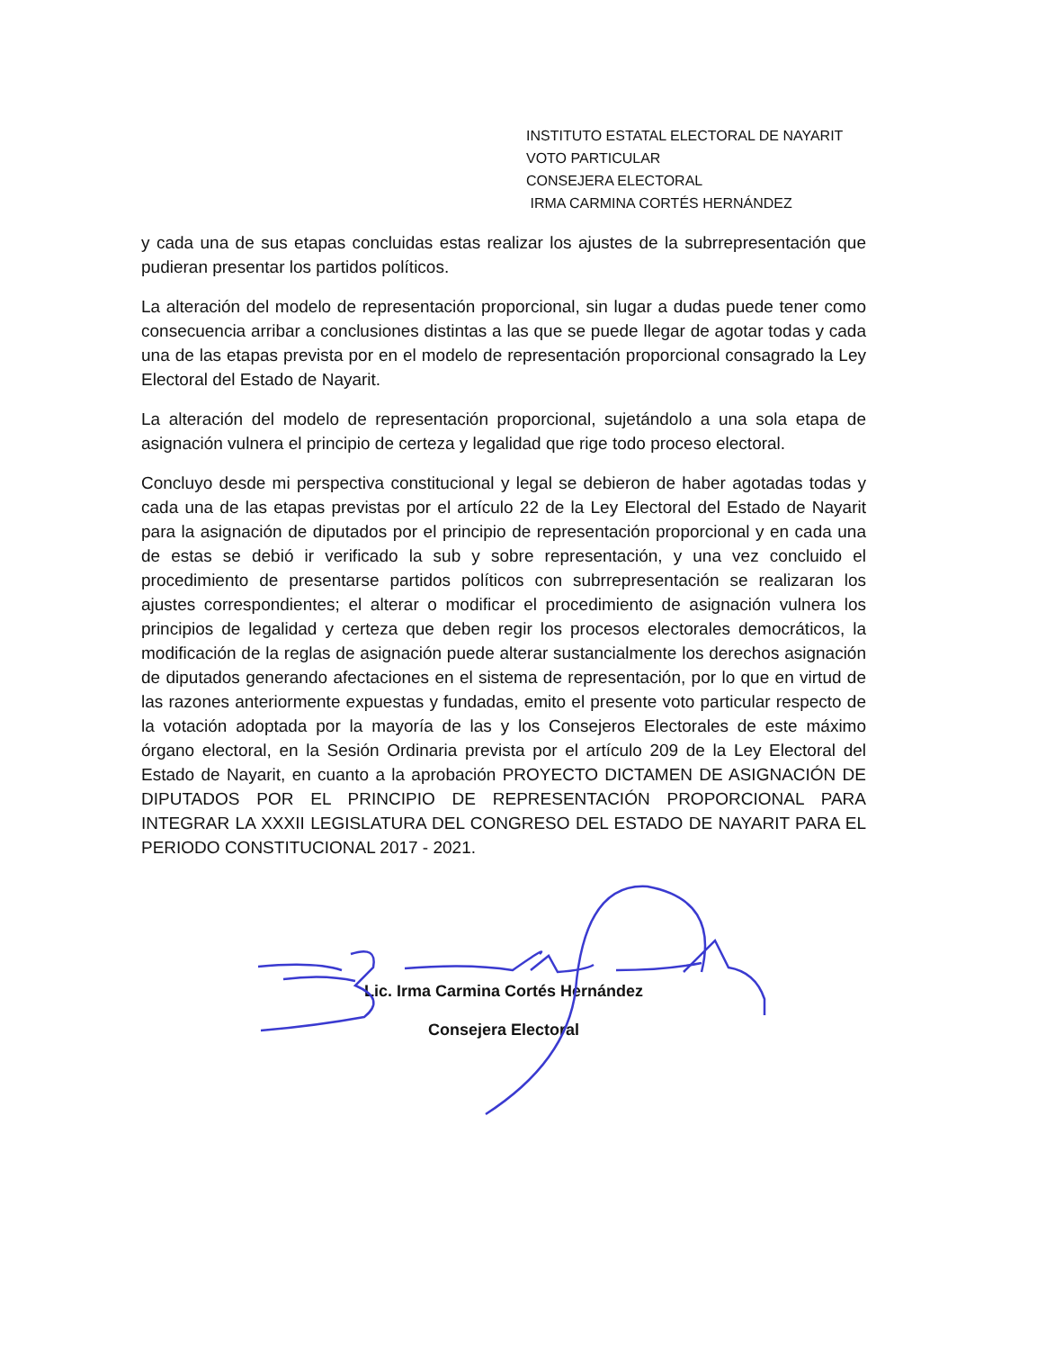INSTITUTO ESTATAL ELECTORAL DE NAYARIT
VOTO PARTICULAR
CONSEJERA ELECTORAL
IRMA CARMINA CORTÉS HERNÁNDEZ
y cada una de sus etapas concluidas estas realizar los ajustes de la subrrepresentación que pudieran presentar los partidos políticos.
La alteración del modelo de representación proporcional, sin lugar a dudas puede tener como consecuencia arribar a conclusiones distintas a las que se puede llegar de agotar todas y cada una de las etapas prevista por en el modelo de representación proporcional consagrado la Ley Electoral del Estado de Nayarit.
La alteración del modelo de representación proporcional, sujetándolo a una sola etapa de asignación vulnera el principio de certeza y legalidad que rige todo proceso electoral.
Concluyo desde mi perspectiva constitucional y legal se debieron de haber agotadas todas y cada una de las etapas previstas por el artículo 22 de la Ley Electoral del Estado de Nayarit para la asignación de diputados por el principio de representación proporcional y en cada una de estas se debió ir verificado la sub y sobre representación, y una vez concluido el procedimiento de presentarse partidos políticos con subrrepresentación se realizaran los ajustes correspondientes; el alterar o modificar el procedimiento de asignación vulnera los principios de legalidad y certeza que deben regir los procesos electorales democráticos, la modificación de la reglas de asignación puede alterar sustancialmente los derechos asignación de diputados generando afectaciones en el sistema de representación, por lo que en virtud de las razones anteriormente expuestas y fundadas, emito el presente voto particular respecto de la votación adoptada por la mayoría de las y los Consejeros Electorales de este máximo órgano electoral, en la Sesión Ordinaria prevista por el artículo 209 de la Ley Electoral del Estado de Nayarit, en cuanto a la aprobación PROYECTO DICTAMEN DE ASIGNACIÓN DE DIPUTADOS POR EL PRINCIPIO DE REPRESENTACIÓN PROPORCIONAL PARA INTEGRAR LA XXXII LEGISLATURA DEL CONGRESO DEL ESTADO DE NAYARIT PARA EL PERIODO CONSTITUCIONAL 2017 - 2021.
Lic. Irma Carmina Cortés Hernández
Consejera Electoral